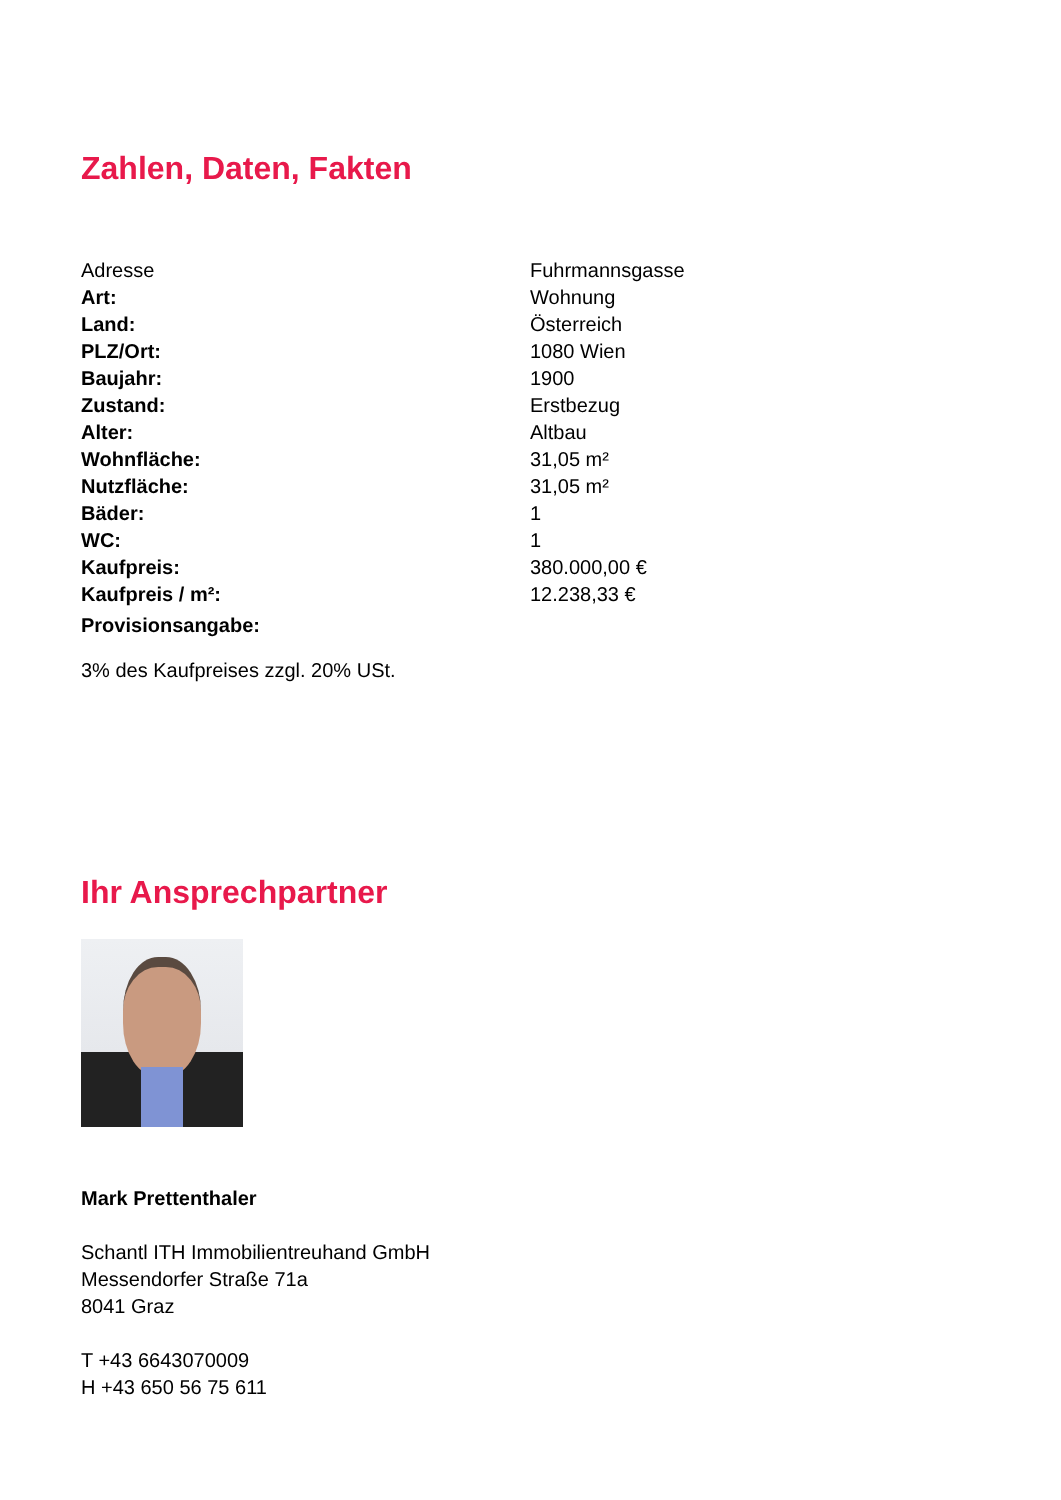Zahlen, Daten, Fakten
| Adresse | Fuhrmannsgasse |
| Art: | Wohnung |
| Land: | Österreich |
| PLZ/Ort: | 1080 Wien |
| Baujahr: | 1900 |
| Zustand: | Erstbezug |
| Alter: | Altbau |
| Wohnfläche: | 31,05 m² |
| Nutzfläche: | 31,05 m² |
| Bäder: | 1 |
| WC: | 1 |
| Kaufpreis: | 380.000,00 € |
| Kaufpreis / m²: | 12.238,33 € |
| Provisionsangabe: | |
3% des Kaufpreises zzgl. 20% USt.
Ihr Ansprechpartner
Mark Prettenthaler
Schantl ITH Immobilientreuhand GmbH
Messendorfer Straße 71a
8041 Graz
T +43 6643070009
H +43 650 56 75 611